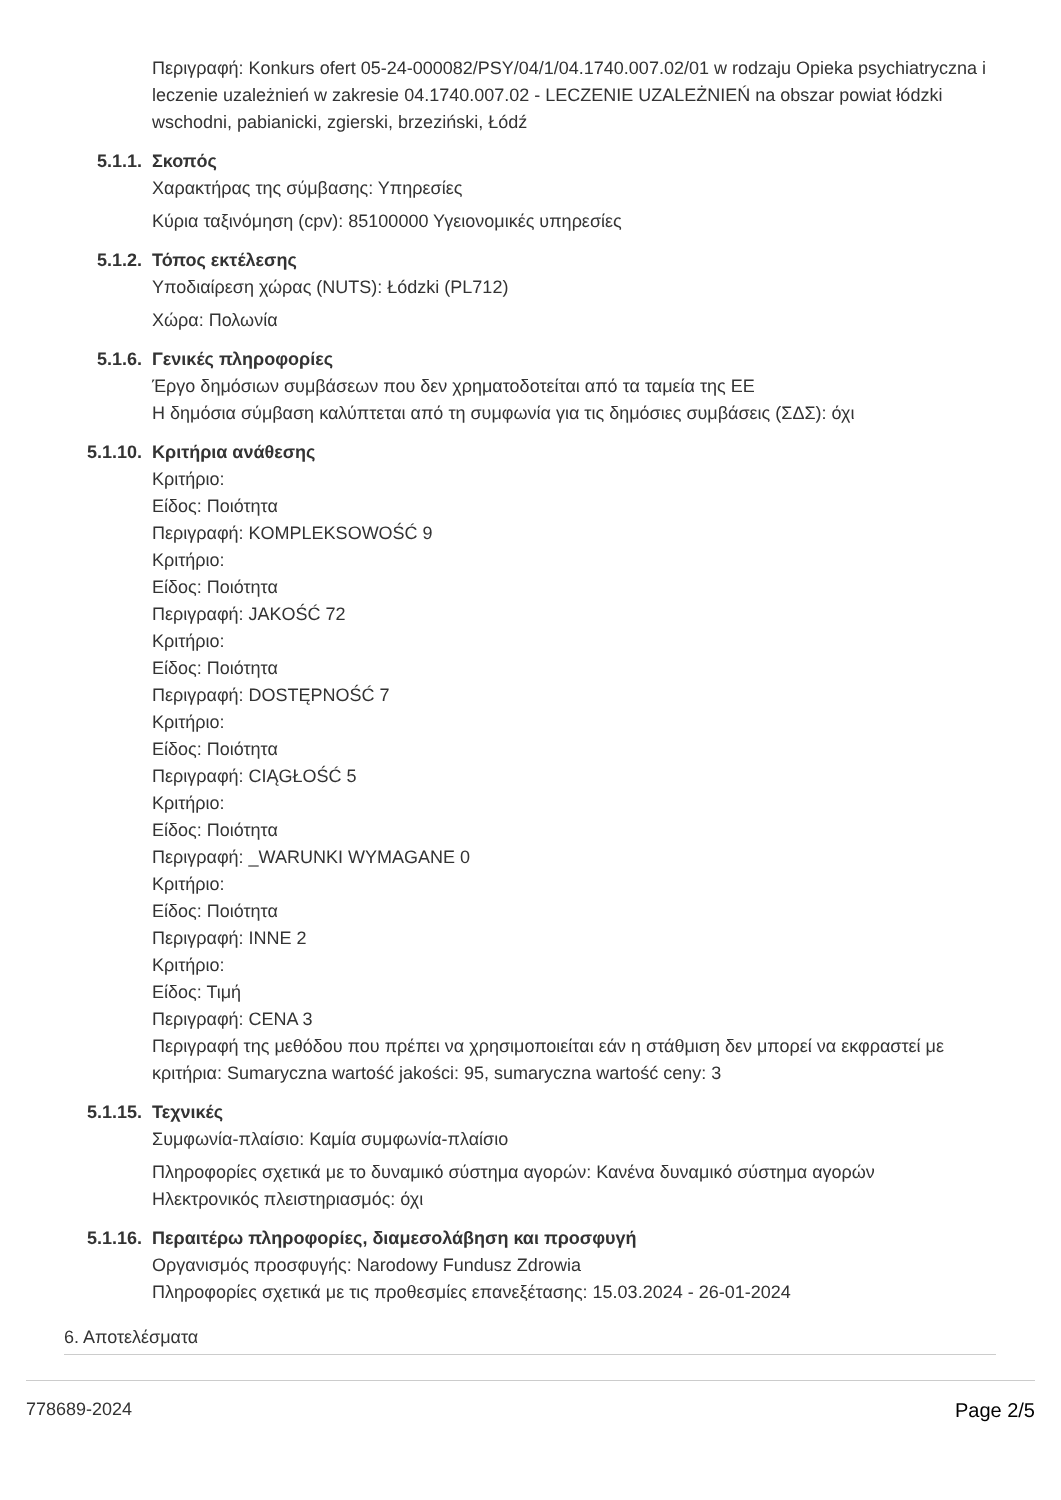Περιγραφή: Konkurs ofert 05-24-000082/PSY/04/1/04.1740.007.02/01 w rodzaju Opieka psychiatryczna i leczenie uzależnień w zakresie 04.1740.007.02 - LECZENIE UZALEŻNIEŃ na obszar powiat łódzki wschodni, pabianicki, zgierski, brzeziński, Łódź
5.1.1. Σκοπός
Χαρακτήρας της σύμβασης: Υπηρεσίες
Κύρια ταξινόμηση (cpv): 85100000 Υγειονομικές υπηρεσίες
5.1.2. Τόπος εκτέλεσης
Υποδιαίρεση χώρας (NUTS): Łódzki (PL712)
Χώρα: Πολωνία
5.1.6. Γενικές πληροφορίες
Έργο δημόσιων συμβάσεων που δεν χρηματοδοτείται από τα ταμεία της ΕΕ
Η δημόσια σύμβαση καλύπτεται από τη συμφωνία για τις δημόσιες συμβάσεις (ΣΔΣ): όχι
5.1.10. Κριτήρια ανάθεσης
Κριτήριο:
Είδος: Ποιότητα
Περιγραφή: KOMPLEKSOWOŚĆ 9
Κριτήριο:
Είδος: Ποιότητα
Περιγραφή: JAKOŚĆ 72
Κριτήριο:
Είδος: Ποιότητα
Περιγραφή: DOSTĘPNOŚĆ 7
Κριτήριο:
Είδος: Ποιότητα
Περιγραφή: CIĄGŁOŚĆ 5
Κριτήριο:
Είδος: Ποιότητα
Περιγραφή: _WARUNKI WYMAGANE 0
Κριτήριο:
Είδος: Ποιότητα
Περιγραφή: INNE 2
Κριτήριο:
Είδος: Τιμή
Περιγραφή: CENA 3
Περιγραφή της μεθόδου που πρέπει να χρησιμοποιείται εάν η στάθμιση δεν μπορεί να εκφραστεί με κριτήρια: Sumaryczna wartość jakości: 95, sumaryczna wartość ceny: 3
5.1.15. Τεχνικές
Συμφωνία-πλαίσιο: Καμία συμφωνία-πλαίσιο
Πληροφορίες σχετικά με το δυναμικό σύστημα αγορών: Κανένα δυναμικό σύστημα αγορών
Ηλεκτρονικός πλειστηριασμός: όχι
5.1.16. Περαιτέρω πληροφορίες, διαμεσολάβηση και προσφυγή
Οργανισμός προσφυγής: Narodowy Fundusz Zdrowia
Πληροφορίες σχετικά με τις προθεσμίες επανεξέτασης: 15.03.2024 - 26-01-2024
6. Αποτελέσματα
778689-2024 Page 2/5